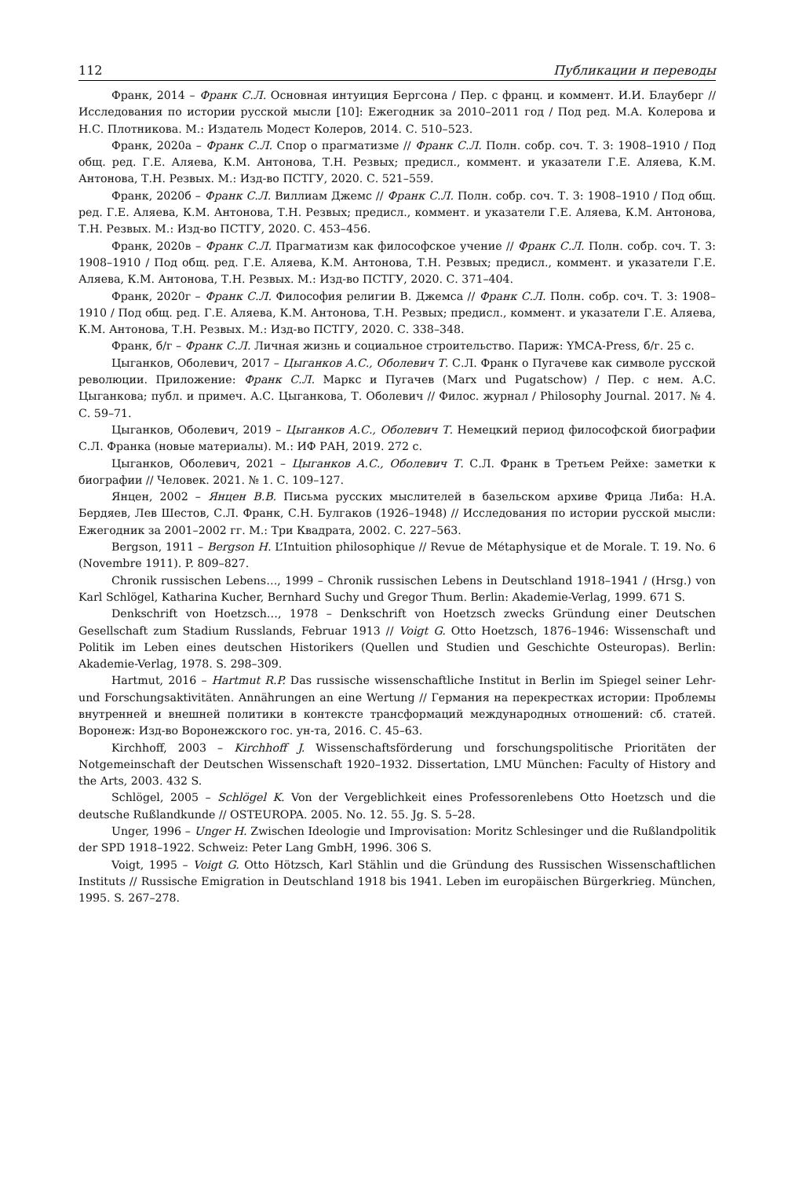112 Публикации и переводы
Франк, 2014 – Франк С.Л. Основная интуиция Бергсона / Пер. с франц. и коммент. И.И. Блауберг // Исследования по истории русской мысли [10]: Ежегодник за 2010–2011 год / Под ред. М.А. Колерова и Н.С. Плотникова. М.: Издатель Модест Колеров, 2014. С. 510–523.
Франк, 2020а – Франк С.Л. Спор о прагматизме // Франк С.Л. Полн. собр. соч. Т. 3: 1908–1910 / Под общ. ред. Г.Е. Аляева, К.М. Антонова, Т.Н. Резвых; предисл., коммент. и указатели Г.Е. Аляева, К.М. Антонова, Т.Н. Резвых. М.: Изд-во ПСТГУ, 2020. С. 521–559.
Франк, 2020б – Франк С.Л. Виллиам Джемс // Франк С.Л. Полн. собр. соч. Т. 3: 1908–1910 / Под общ. ред. Г.Е. Аляева, К.М. Антонова, Т.Н. Резвых; предисл., коммент. и указатели Г.Е. Аляева, К.М. Антонова, Т.Н. Резвых. М.: Изд-во ПСТГУ, 2020. С. 453–456.
Франк, 2020в – Франк С.Л. Прагматизм как философское учение // Франк С.Л. Полн. собр. соч. Т. 3: 1908–1910 / Под общ. ред. Г.Е. Аляева, К.М. Антонова, Т.Н. Резвых; предисл., коммент. и указатели Г.Е. Аляева, К.М. Антонова, Т.Н. Резвых. М.: Изд-во ПСТГУ, 2020. С. 371–404.
Франк, 2020г – Франк С.Л. Философия религии В. Джемса // Франк С.Л. Полн. собр. соч. Т. 3: 1908–1910 / Под общ. ред. Г.Е. Аляева, К.М. Антонова, Т.Н. Резвых; предисл., коммент. и указатели Г.Е. Аляева, К.М. Антонова, Т.Н. Резвых. М.: Изд-во ПСТГУ, 2020. С. 338–348.
Франк, б/г – Франк С.Л. Личная жизнь и социальное строительство. Париж: YMCA-Press, б/г. 25 с.
Цыганков, Оболевич, 2017 – Цыганков А.С., Оболевич Т. С.Л. Франк о Пугачеве как символе русской революции. Приложение: Франк С.Л. Маркс и Пугачев (Marx und Pugatschow) / Пер. с нем. А.С. Цыганкова; публ. и примеч. А.С. Цыганкова, Т. Оболевич // Филос. журнал / Philosophy Journal. 2017. № 4. С. 59–71.
Цыганков, Оболевич, 2019 – Цыганков А.С., Оболевич Т. Немецкий период философской биографии С.Л. Франка (новые материалы). М.: ИФ РАН, 2019. 272 с.
Цыганков, Оболевич, 2021 – Цыганков А.С., Оболевич Т. С.Л. Франк в Третьем Рейхе: заметки к биографии // Человек. 2021. № 1. С. 109–127.
Янцен, 2002 – Янцен В.В. Письма русских мыслителей в базельском архиве Фрица Либа: Н.А. Бердяев, Лев Шестов, С.Л. Франк, С.Н. Булгаков (1926–1948) // Исследования по истории русской мысли: Ежегодник за 2001–2002 гг. М.: Три Квадрата, 2002. С. 227–563.
Bergson, 1911 – Bergson H. L’Intuition philosophique // Revue de Métaphysique et de Morale. T. 19. No. 6 (Novembre 1911). P. 809–827.
Chronik russischen Lebens…, 1999 – Chronik russischen Lebens in Deutschland 1918–1941 / (Hrsg.) von Karl Schlögel, Katharina Kucher, Bernhard Suchy und Gregor Thum. Berlin: Akademie-Verlag, 1999. 671 S.
Denkschrift von Hoetzsch…, 1978 – Denkschrift von Hoetzsch zwecks Gründung einer Deutschen Gesellschaft zum Stadium Russlands, Februar 1913 // Voigt G. Otto Hoetzsch, 1876–1946: Wissenschaft und Politik im Leben eines deutschen Historikers (Quellen und Studien und Geschichte Osteuropas). Berlin: Akademie-Verlag, 1978. S. 298–309.
Hartmut, 2016 – Hartmut R.P. Das russische wissenschaftliche Institut in Berlin im Spiegel seiner Lehr- und Forschungsaktivitäten. Annährungen an eine Wertung // Германия на перекрестках истории: Проблемы внутренней и внешней политики в контексте трансформаций международных отношений: сб. статей. Воронеж: Изд-во Воронежского гос. ун-та, 2016. С. 45–63.
Kirchhoff, 2003 – Kirchhoff J. Wissenschaftsförderung und forschungspolitische Prioritäten der Notgemeinschaft der Deutschen Wissenschaft 1920–1932. Dissertation, LMU München: Faculty of History and the Arts, 2003. 432 S.
Schlögel, 2005 – Schlögel K. Von der Vergeblichkeit eines Professorenlebens Otto Hoetzsch und die deutsche Rußlandkunde // OSTEUROPA. 2005. No. 12. 55. Jg. S. 5–28.
Unger, 1996 – Unger H. Zwischen Ideologie und Improvisation: Moritz Schlesinger und die Rußlandpolitik der SPD 1918–1922. Schweiz: Peter Lang GmbH, 1996. 306 S.
Voigt, 1995 – Voigt G. Otto Hötzsch, Karl Stählin und die Gründung des Russischen Wissenschaftlichen Instituts // Russische Emigration in Deutschland 1918 bis 1941. Leben im europäischen Bürgerkrieg. München, 1995. S. 267–278.